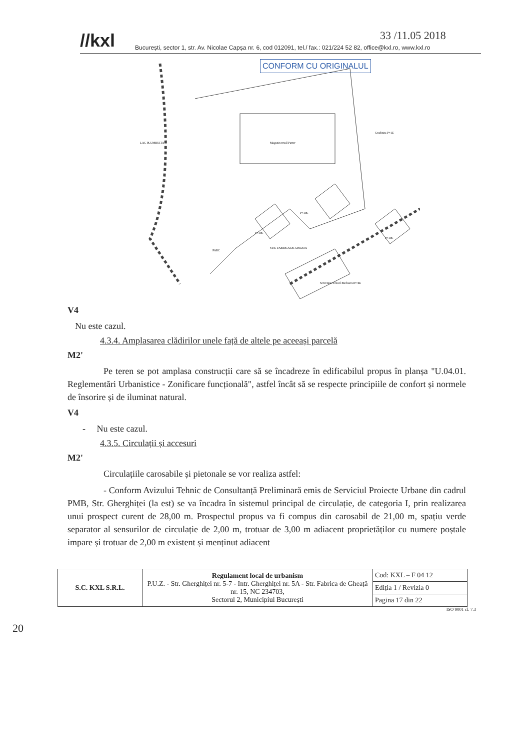//kxl București, sector 1, str. Av. Nicolae Capșa nr. 6, cod 012091, tel./ fax.: 021/224 52 82, office@kxl.ro, www.kxl.ro
CONFORM CU ORIGINALUL
33 /11.05 2018
LAC PLUMBUITA
Magazin retail Parter
PARC
Serventus School Bucharest P+4E
Gradinita P+1E
P+10E
P+10E
P+10E
STR. FABRICA DE GHEATA
V4
Nu este cazul.
4.3.4. Amplasarea clădirilor unele față de altele pe aceeași parcelă
M2'
    Pe teren se pot amplasa construcții care să se încadreze în edificabilul propus în planșa "U.04.01. Reglementări Urbanistice - Zonificare funcțională", astfel încât să se respecte principiile de confort și normele de însorire și de iluminat natural.
V4
-  Nu este cazul.
4.3.5. Circulații și accesuri
M2'
    Circulațiile carosabile și pietonale se vor realiza astfel:
    - Conform Avizului Tehnic de Consultanță Preliminară emis de Serviciul Proiecte Urbane din cadrul PMB, Str. Gherghiței (la est) se va încadra în sistemul principal de circulație, de categoria I, prin realizarea unui prospect curent de 28,00 m. Prospectul propus va fi compus din carosabil de 21,00 m, spațiu verde separator al sensurilor de circulație de 2,00 m, trotuar de 3,00 m adiacent proprietăților cu numere poștale impare și trotuar de 2,00 m existent și menținut adiacent
| S.C. KXL S.R.L. | Regulament local de urbanism P.U.Z. - Str. Gherghiței nr. 5-7 - Intr. Gherghiței nr. 5A - Str. Fabrica de Gheață nr. 15, NC 234703, Sectorul 2, Municipiul București | Cod: KXL – F 04 12 |
| | | Ediția 1 / Revizia 0 |
| | | Pagina 17 din 22 |
ISO 9001 cl. 7.3
20